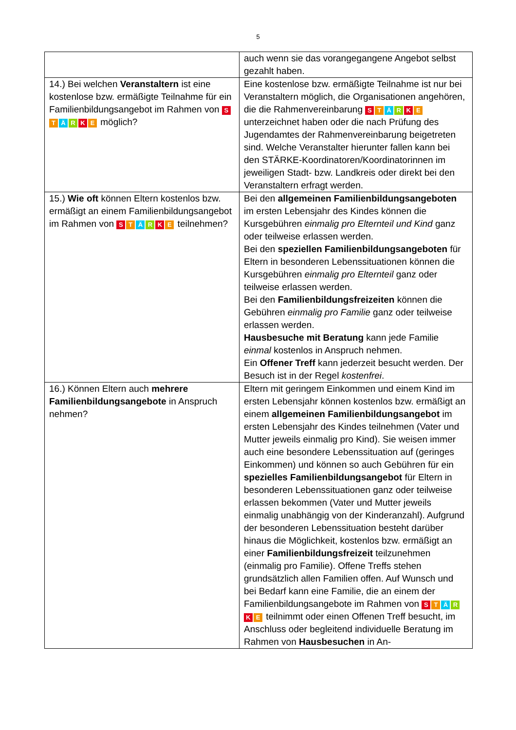5
| | auch wenn sie das vorangegangene Angebot selbst gezahlt haben. |
| 14.) Bei welchen Veranstaltern ist eine kostenlose bzw. ermäßigte Teilnahme für ein Familienbildungsangebot im Rahmen von S T Ä R K E möglich? | Eine kostenlose bzw. ermäßigte Teilnahme ist nur bei Veranstaltern möglich, die Organisationen angehören, die die Rahmenvereinbarung S T Ä R K E unterzeichnet haben oder die nach Prüfung des Jugendamtes der Rahmenvereinbarung beigetreten sind. Welche Veranstalter hierunter fallen kann bei den STÄRKE-Koordinatoren/Koordinatorinnen im jeweiligen Stadt- bzw. Landkreis oder direkt bei den Veranstaltern erfragt werden. |
| 15.) Wie oft können Eltern kostenlos bzw. ermäßigt an einem Familienbildungsangebot im Rahmen von S T Ä R K E teilnehmen? | Bei den allgemeinen Familienbildungsangeboten im ersten Lebensjahr des Kindes können die Kursgebühren einmalig pro Elternteil und Kind ganz oder teilweise erlassen werden. Bei den speziellen Familienbildungsangeboten für Eltern in besonderen Lebenssituationen können die Kursgebühren einmalig pro Elternteil ganz oder teilweise erlassen werden. Bei den Familienbildungsfreizeiten können die Gebühren einmalig pro Familie ganz oder teilweise erlassen werden. Hausbesuche mit Beratung kann jede Familie einmal kostenlos in Anspruch nehmen. Ein Offener Treff kann jederzeit besucht werden. Der Besuch ist in der Regel kostenfrei . |
| 16.) Können Eltern auch mehrere Familienbildungsangebote in Anspruch nehmen? | Eltern mit geringem Einkommen und einem Kind im ersten Lebensjahr können kostenlos bzw. ermäßigt an einem allgemeinen Familienbildungsangebot im ersten Lebensjahr des Kindes teilnehmen (Vater und Mutter jeweils einmalig pro Kind). Sie weisen immer auch eine besondere Lebenssituation auf (geringes Einkommen) und können so auch Gebühren für ein spezielles Familienbildungsangebot für Eltern in besonderen Lebenssituationen ganz oder teilweise erlassen bekommen (Vater und Mutter jeweils einmalig unabhängig von der Kinderanzahl). Aufgrund der besonderen Lebenssituation besteht darüber hinaus die Möglichkeit, kostenlos bzw. ermäßigt an einer Familienbildungsfreizeit teilzunehmen (einmalig pro Familie). Offene Treffs stehen grundsätzlich allen Familien offen. Auf Wunsch und bei Bedarf kann eine Familie, die an einem der Familienbildungsangebote im Rahmen von S T Ä R K E teilnimmt oder einen Offenen Treff besucht, im Anschluss oder begleitend individuelle Beratung im Rahmen von Hausbesuchen in An- |